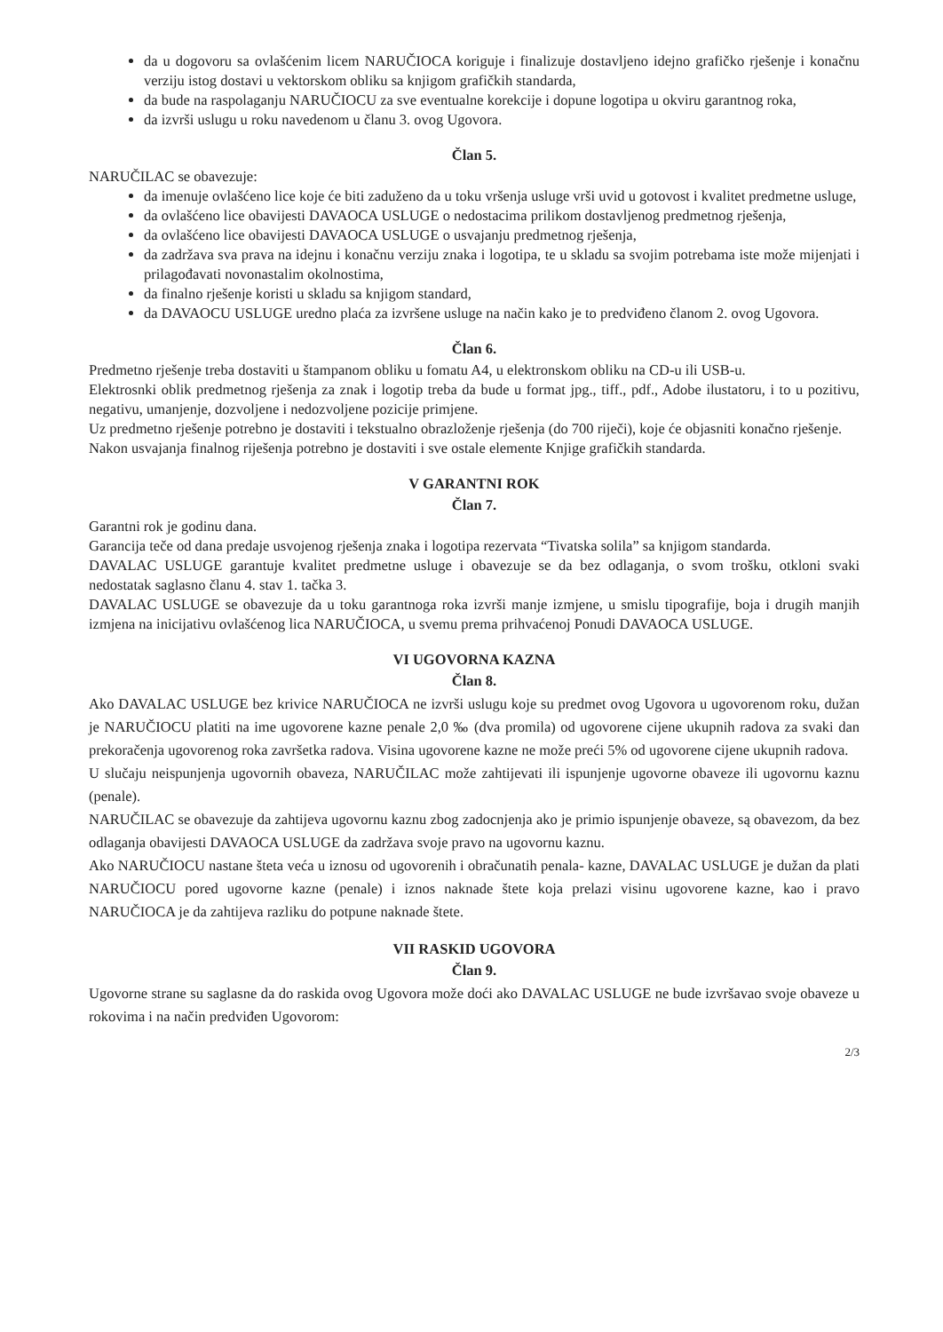da u dogovoru sa ovlašćenim licem NARUČIOCA koriguje i finalizuje dostavljeno idejno grafičko rješenje i konačnu verziju istog dostavi u vektorskom obliku sa knjigom grafičkih standarda,
da bude na raspolaganju NARUČIOCU za sve eventualne korekcije i dopune logotipa u okviru garantnog roka,
da izvrši uslugu u roku navedenom u članu 3. ovog Ugovora.
Član 5.
NARUČILAC se obavezuje:
da imenuje ovlašćeno lice koje će biti zaduženo da u toku vršenja usluge vrši uvid u gotovost i kvalitet predmetne usluge,
da ovlašćeno lice obavijesti DAVAOCA USLUGE o nedostacima prilikom dostavljenog predmetnog rješenja,
da ovlašćeno lice obavijesti DAVAOCA USLUGE o usvajanju predmetnog rješenja,
da zadržava sva prava na idejnu i konačnu verziju znaka i logotipa, te u skladu sa svojim potrebama iste može mijenjati i prilagođavati novonastalim okolnostima,
da finalno rješenje koristi u skladu sa knjigom standard,
da DAVAOCU USLUGE uredno plaća za izvršene usluge na način kako je to predviđeno članom 2. ovog Ugovora.
Član 6.
Predmetno rješenje treba dostaviti u štampanom obliku u fomatu A4, u elektronskom obliku na CD-u ili USB-u.
Elektrosnki oblik predmetnog rješenja za znak i logotip treba da bude u format jpg., tiff., pdf., Adobe ilustatoru, i to u pozitivu, negativu, umanjenje, dozvoljene i nedozvoljene pozicije primjene.
Uz predmetno rješenje potrebno je dostaviti i tekstualno obrazloženje rješenja (do 700 riječi), koje će objasniti konačno rješenje.
Nakon usvajanja finalnog riješenja potrebno je dostaviti i sve ostale elemente Knjige grafičkih standarda.
V GARANTNI ROK
Član 7.
Garantni rok je godinu dana.
Garancija teče od dana predaje usvojenog rješenja znaka i logotipa rezervata “Tivatska solila” sa knjigom standarda.
DAVALAC USLUGE garantuje kvalitet predmetne usluge i obavezuje se da bez odlaganja, o svom trošku, otkloni svaki nedostatak saglasno članu 4. stav 1. tačka 3.
DAVALAC USLUGE se obavezuje da u toku garantnoga roka izvrši manje izmjene, u smislu tipografije, boja i drugih manjih izmjena na inicijativu ovlašćenog lica NARUČIOCA, u svemu prema prihvaćenoj Ponudi DAVAOCA USLUGE.
VI UGOVORNA KAZNA
Član 8.
Ako DAVALAC USLUGE bez krivice NARUČIOCA ne izvrši uslugu koje su predmet ovog Ugovora u ugovorenom roku, dužan je NARUČIOCU platiti na ime ugovorene kazne penale 2,0 ‰ (dva promila) od ugovorene cijene ukupnih radova za svaki dan prekoračenja ugovorenog roka završetka radova. Visina ugovorene kazne ne može preći 5% od ugovorene cijene ukupnih radova.
U slučaju neispunjenja ugovornih obaveza, NARUČILAC može zahtijevati ili ispunjenje ugovorne obaveze ili ugovornu kaznu (penale).
NARUČILAC se obavezuje da zahtijeva ugovornu kaznu zbog zadocnjenja ako je primio ispunjenje obaveze, są obavezom, da bez odlaganja obavijesti DAVAOCA USLUGE da zadržava svoje pravo na ugovornu kaznu.
Ako NARUČIOCU nastane šteta veća u iznosu od ugovorenih i obračunatih penala- kazne, DAVALAC USLUGE je dužan da plati NARUČIOCU pored ugovorne kazne (penale) i iznos naknade štete koja prelazi visinu ugovorene kazne, kao i pravo NARUČIOCA je da zahtijeva razliku do potpune naknade štete.
VII RASKID UGOVORA
Član 9.
Ugovorne strane su saglasne da do raskida ovog Ugovora može doći ako DAVALAC USLUGE ne bude izvršavao svoje obaveze u rokovima i na način predviđen Ugovorom:
2/3